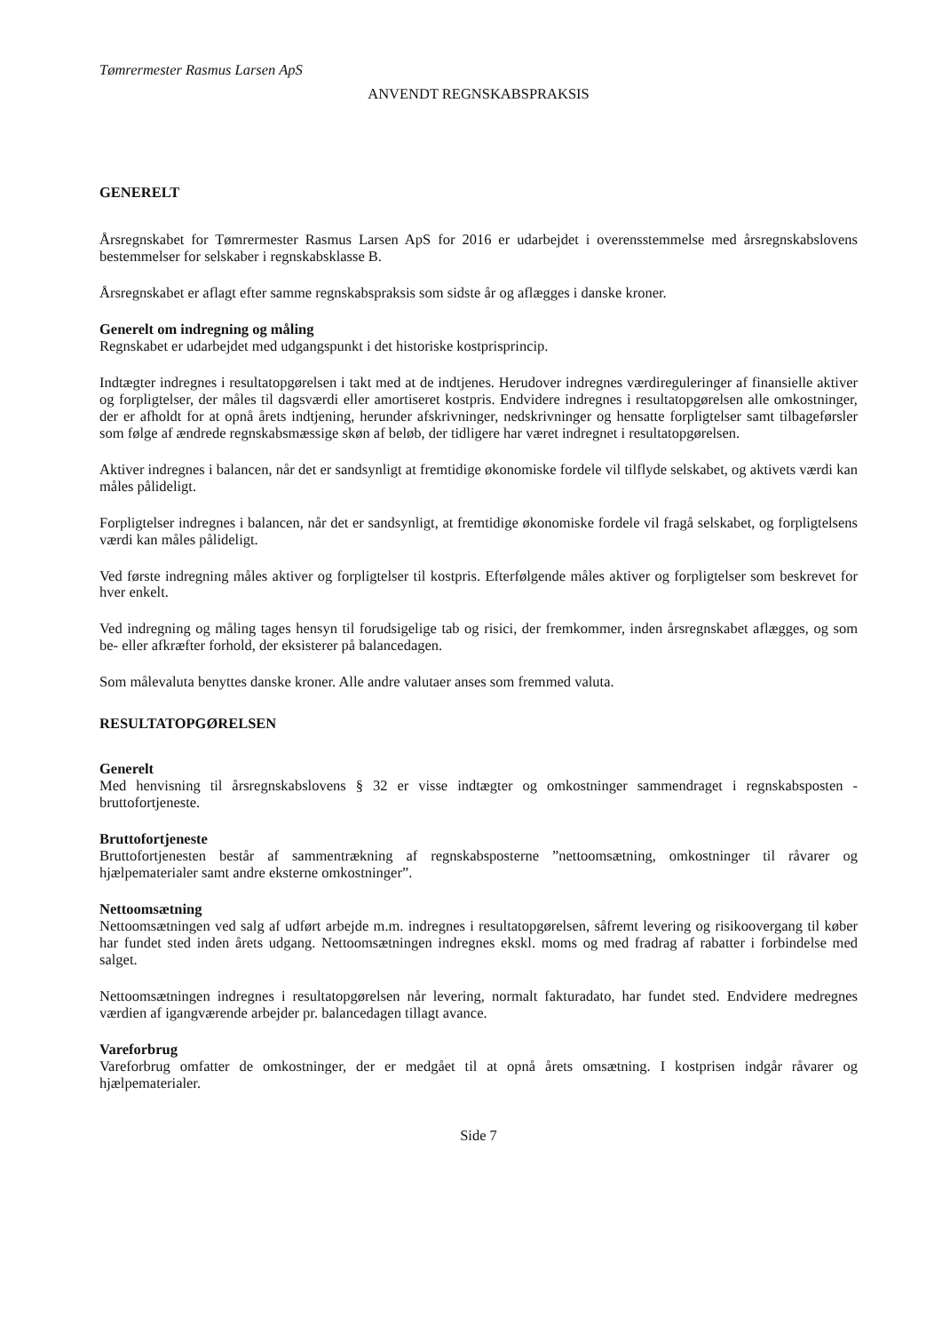Tømrermester Rasmus Larsen ApS
ANVENDT REGNSKABSPRAKSIS
GENERELT
Årsregnskabet for Tømrermester Rasmus Larsen ApS for 2016 er udarbejdet i overensstemmelse med årsregnskabslovens bestemmelser for selskaber i regnskabsklasse B.
Årsregnskabet er aflagt efter samme regnskabspraksis som sidste år og aflægges i danske kroner.
Generelt om indregning og måling
Regnskabet er udarbejdet med udgangspunkt i det historiske kostprisprincip.
Indtægter indregnes i resultatopgørelsen i takt med at de indtjenes. Herudover indregnes værdireguleringer af finansielle aktiver og forpligtelser, der måles til dagsværdi eller amortiseret kostpris. Endvidere indregnes i resultatopgørelsen alle omkostninger, der er afholdt for at opnå årets indtjening, herunder afskrivninger, nedskrivninger og hensatte forpligtelser samt tilbageførsler som følge af ændrede regnskabsmæssige skøn af beløb, der tidligere har været indregnet i resultatopgørelsen.
Aktiver indregnes i balancen, når det er sandsynligt at fremtidige økonomiske fordele vil tilflyde selskabet, og aktivets værdi kan måles pålideligt.
Forpligtelser indregnes i balancen, når det er sandsynligt, at fremtidige økonomiske fordele vil fragå selskabet, og forpligtelsens værdi kan måles pålideligt.
Ved første indregning måles aktiver og forpligtelser til kostpris. Efterfølgende måles aktiver og forpligtelser som beskrevet for hver enkelt.
Ved indregning og måling tages hensyn til forudsigelige tab og risici, der fremkommer, inden årsregnskabet aflægges, og som be- eller afkræfter forhold, der eksisterer på balancedagen.
Som målevaluta benyttes danske kroner. Alle andre valutaer anses som fremmed valuta.
RESULTATOPGØRELSEN
Generelt
Med henvisning til årsregnskabslovens § 32 er visse indtægter og omkostninger sammendraget i regnskabsposten - bruttofortjeneste.
Bruttofortjeneste
Bruttofortjenesten består af sammentrækning af regnskabsposterne ”nettoomsætning, omkostninger til råvarer og hjælpematerialer samt andre eksterne omkostninger”.
Nettoomsætning
Nettoomsætningen ved salg af udført arbejde m.m. indregnes i resultatopgørelsen, såfremt levering og risikoovergang til køber har fundet sted inden årets udgang. Nettoomsætningen indregnes ekskl. moms og med fradrag af rabatter i forbindelse med salget.
Nettoomsætningen indregnes i resultatopgørelsen når levering, normalt fakturadato, har fundet sted. Endvidere medregnes værdien af igangværende arbejder pr. balancedagen tillagt avance.
Vareforbrug
Vareforbrug omfatter de omkostninger, der er medgået til at opnå årets omsætning. I kostprisen indgår råvarer og hjælpematerialer.
Side 7